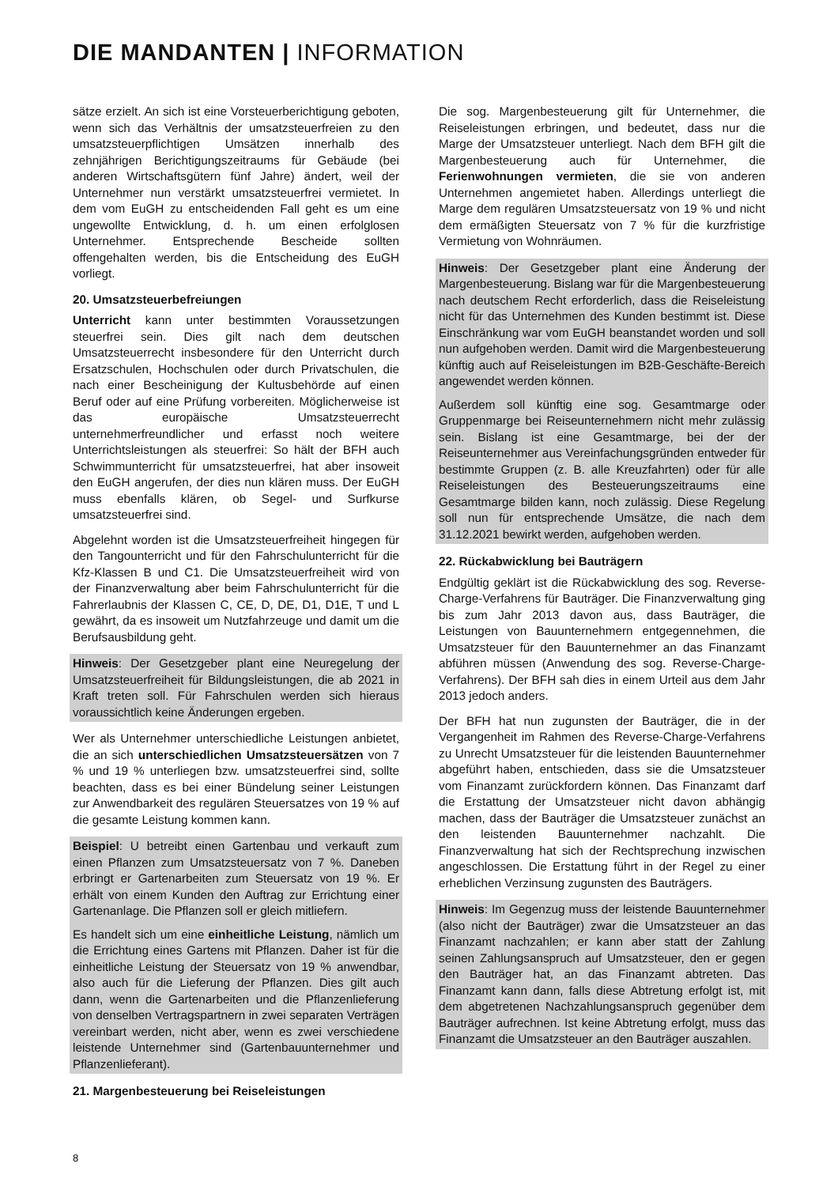DIE MANDANTEN | INFORMATION
sätze erzielt. An sich ist eine Vorsteuerberichtigung geboten, wenn sich das Verhältnis der umsatzsteuerfreien zu den umsatzsteuerpflichtigen Umsätzen innerhalb des zehnjährigen Berichtigungszeitraums für Gebäude (bei anderen Wirtschaftsgütern fünf Jahre) ändert, weil der Unternehmer nun verstärkt umsatzsteuerfrei vermietet. In dem vom EuGH zu entscheidenden Fall geht es um eine ungewollte Entwicklung, d. h. um einen erfolglosen Unternehmer. Entsprechende Bescheide sollten offengehalten werden, bis die Entscheidung des EuGH vorliegt.
20. Umsatzsteuerbefreiungen
Unterricht kann unter bestimmten Voraussetzungen steuerfrei sein. Dies gilt nach dem deutschen Umsatzsteuerrecht insbesondere für den Unterricht durch Ersatzschulen, Hochschulen oder durch Privatschulen, die nach einer Bescheinigung der Kultusbehörde auf einen Beruf oder auf eine Prüfung vorbereiten. Möglicherweise ist das europäische Umsatzsteuerrecht unternehmerfreundlicher und erfasst noch weitere Unterrichtsleistungen als steuerfrei: So hält der BFH auch Schwimmunterricht für umsatzsteuerfrei, hat aber insoweit den EuGH angerufen, der dies nun klären muss. Der EuGH muss ebenfalls klären, ob Segel- und Surfkurse umsatzsteuerfrei sind.
Abgelehnt worden ist die Umsatzsteuerfreiheit hingegen für den Tangounterricht und für den Fahrschulunterricht für die Kfz-Klassen B und C1. Die Umsatzsteuerfreiheit wird von der Finanzverwaltung aber beim Fahrschulunterricht für die Fahrerlaubnis der Klassen C, CE, D, DE, D1, D1E, T und L gewährt, da es insoweit um Nutzfahrzeuge und damit um die Berufsausbildung geht.
Hinweis: Der Gesetzgeber plant eine Neuregelung der Umsatzsteuerfreiheit für Bildungsleistungen, die ab 2021 in Kraft treten soll. Für Fahrschulen werden sich hieraus voraussichtlich keine Änderungen ergeben.
Wer als Unternehmer unterschiedliche Leistungen anbietet, die an sich unterschiedlichen Umsatzsteuersätzen von 7 % und 19 % unterliegen bzw. umsatzsteuerfrei sind, sollte beachten, dass es bei einer Bündelung seiner Leistungen zur Anwendbarkeit des regulären Steuersatzes von 19 % auf die gesamte Leistung kommen kann.
Beispiel: U betreibt einen Gartenbau und verkauft zum einen Pflanzen zum Umsatzsteuersatz von 7 %. Daneben erbringt er Gartenarbeiten zum Steuersatz von 19 %. Er erhält von einem Kunden den Auftrag zur Errichtung einer Gartenanlage. Die Pflanzen soll er gleich mitliefern.
Es handelt sich um eine einheitliche Leistung, nämlich um die Errichtung eines Gartens mit Pflanzen. Daher ist für die einheitliche Leistung der Steuersatz von 19 % anwendbar, also auch für die Lieferung der Pflanzen. Dies gilt auch dann, wenn die Gartenarbeiten und die Pflanzenlieferung von denselben Vertragspartnern in zwei separaten Verträgen vereinbart werden, nicht aber, wenn es zwei verschiedene leistende Unternehmer sind (Gartenbauunternehmer und Pflanzenlieferant).
21. Margenbesteuerung bei Reiseleistungen
Die sog. Margenbesteuerung gilt für Unternehmer, die Reiseleistungen erbringen, und bedeutet, dass nur die Marge der Umsatzsteuer unterliegt. Nach dem BFH gilt die Margenbesteuerung auch für Unternehmer, die Ferienwohnungen vermieten, die sie von anderen Unternehmen angemietet haben. Allerdings unterliegt die Marge dem regulären Umsatzsteuersatz von 19 % und nicht dem ermäßigten Steuersatz von 7 % für die kurzfristige Vermietung von Wohnräumen.
Hinweis: Der Gesetzgeber plant eine Änderung der Margenbesteuerung. Bislang war für die Margenbesteuerung nach deutschem Recht erforderlich, dass die Reiseleistung nicht für das Unternehmen des Kunden bestimmt ist. Diese Einschränkung war vom EuGH beanstandet worden und soll nun aufgehoben werden. Damit wird die Margenbesteuerung künftig auch auf Reiseleistungen im B2B-Geschäfte-Bereich angewendet werden können.
Außerdem soll künftig eine sog. Gesamtmarge oder Gruppenmarge bei Reiseunternehmern nicht mehr zulässig sein. Bislang ist eine Gesamtmarge, bei der der Reiseunternehmer aus Vereinfachungsgründen entweder für bestimmte Gruppen (z. B. alle Kreuzfahrten) oder für alle Reiseleistungen des Besteuerungszeitraums eine Gesamtmarge bilden kann, noch zulässig. Diese Regelung soll nun für entsprechende Umsätze, die nach dem 31.12.2021 bewirkt werden, aufgehoben werden.
22. Rückabwicklung bei Bauträgern
Endgültig geklärt ist die Rückabwicklung des sog. Reverse-Charge-Verfahrens für Bauträger. Die Finanzverwaltung ging bis zum Jahr 2013 davon aus, dass Bauträger, die Leistungen von Bauunternehmern entgegennehmen, die Umsatzsteuer für den Bauunternehmer an das Finanzamt abführen müssen (Anwendung des sog. Reverse-Charge-Verfahrens). Der BFH sah dies in einem Urteil aus dem Jahr 2013 jedoch anders.
Der BFH hat nun zugunsten der Bauträger, die in der Vergangenheit im Rahmen des Reverse-Charge-Verfahrens zu Unrecht Umsatzsteuer für die leistenden Bauunternehmer abgeführt haben, entschieden, dass sie die Umsatzsteuer vom Finanzamt zurückfordern können. Das Finanzamt darf die Erstattung der Umsatzsteuer nicht davon abhängig machen, dass der Bauträger die Umsatzsteuer zunächst an den leistenden Bauunternehmer nachzahlt. Die Finanzverwaltung hat sich der Rechtsprechung inzwischen angeschlossen. Die Erstattung führt in der Regel zu einer erheblichen Verzinsung zugunsten des Bauträgers.
Hinweis: Im Gegenzug muss der leistende Bauunternehmer (also nicht der Bauträger) zwar die Umsatzsteuer an das Finanzamt nachzahlen; er kann aber statt der Zahlung seinen Zahlungsanspruch auf Umsatzsteuer, den er gegen den Bauträger hat, an das Finanzamt abtreten. Das Finanzamt kann dann, falls diese Abtretung erfolgt ist, mit dem abgetretenen Nachzahlungsanspruch gegenüber dem Bauträger aufrechnen. Ist keine Abtretung erfolgt, muss das Finanzamt die Umsatzsteuer an den Bauträger auszahlen.
8